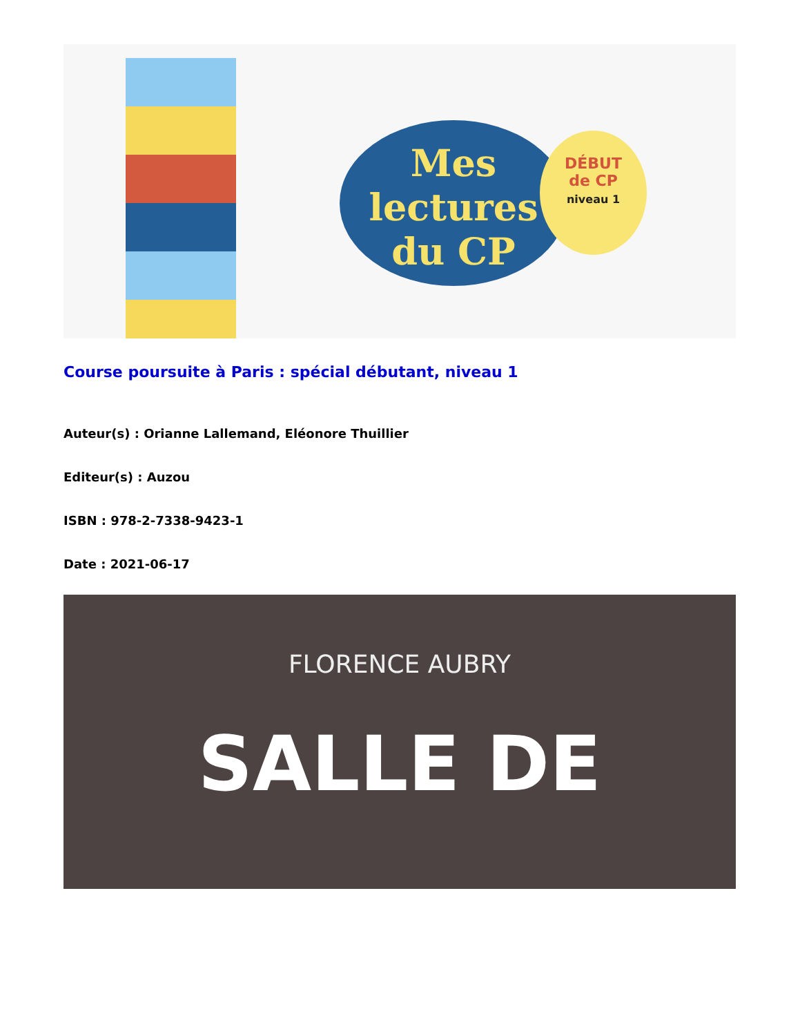Mes
lectures
du CP
DÉBUT
de CP
niveau 1
Course poursuite à Paris : spécial débutant, niveau 1
Auteur(s) : Orianne Lallemand, Eléonore Thuillier
Editeur(s) : Auzou
ISBN : 978-2-7338-9423-1
Date : 2021-06-17
FLORENCE AUBRY
SALLE DE